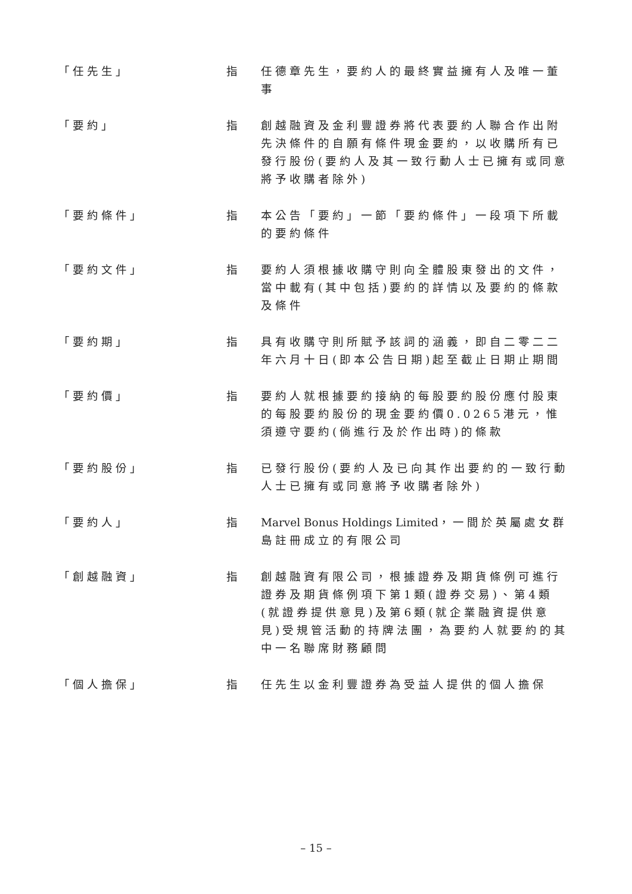「任先生」 指 任德章先生，要約人的最終實益擁有人及唯一董事
「要約」 指 創越融資及金利豐證券將代表要約人聯合作出附先決條件的自願有條件現金要約，以收購所有已發行股份(要約人及其一致行動人士已擁有或同意將予收購者除外)
「要約條件」 指 本公告「要約」一節「要約條件」一段項下所載的要約條件
「要約文件」 指 要約人須根據收購守則向全體股東發出的文件，當中載有(其中包括)要約的詳情以及要約的條款及條件
「要約期」 指 具有收購守則所賦予該詞的涵義，即自二零二二年六月十日(即本公告日期)起至截止日期止期間
「要約價」 指 要約人就根據要約接納的每股要約股份應付股東的每股要約股份的現金要約價0.0265港元，惟須遵守要約(倘進行及於作出時)的條款
「要約股份」 指 已發行股份(要約人及已向其作出要約的一致行動人士已擁有或同意將予收購者除外)
「要約人」 指 Marvel Bonus Holdings Limited，一間於英屬處女群島註冊成立的有限公司
「創越融資」 指 創越融資有限公司，根據證券及期貨條例可進行證券及期貨條例項下第1類(證券交易)、第4類(就證券提供意見)及第6類(就企業融資提供意見)受規管活動的持牌法團，為要約人就要約的其中一名聯席財務顧問
「個人擔保」 指 任先生以金利豐證券為受益人提供的個人擔保
– 15 –